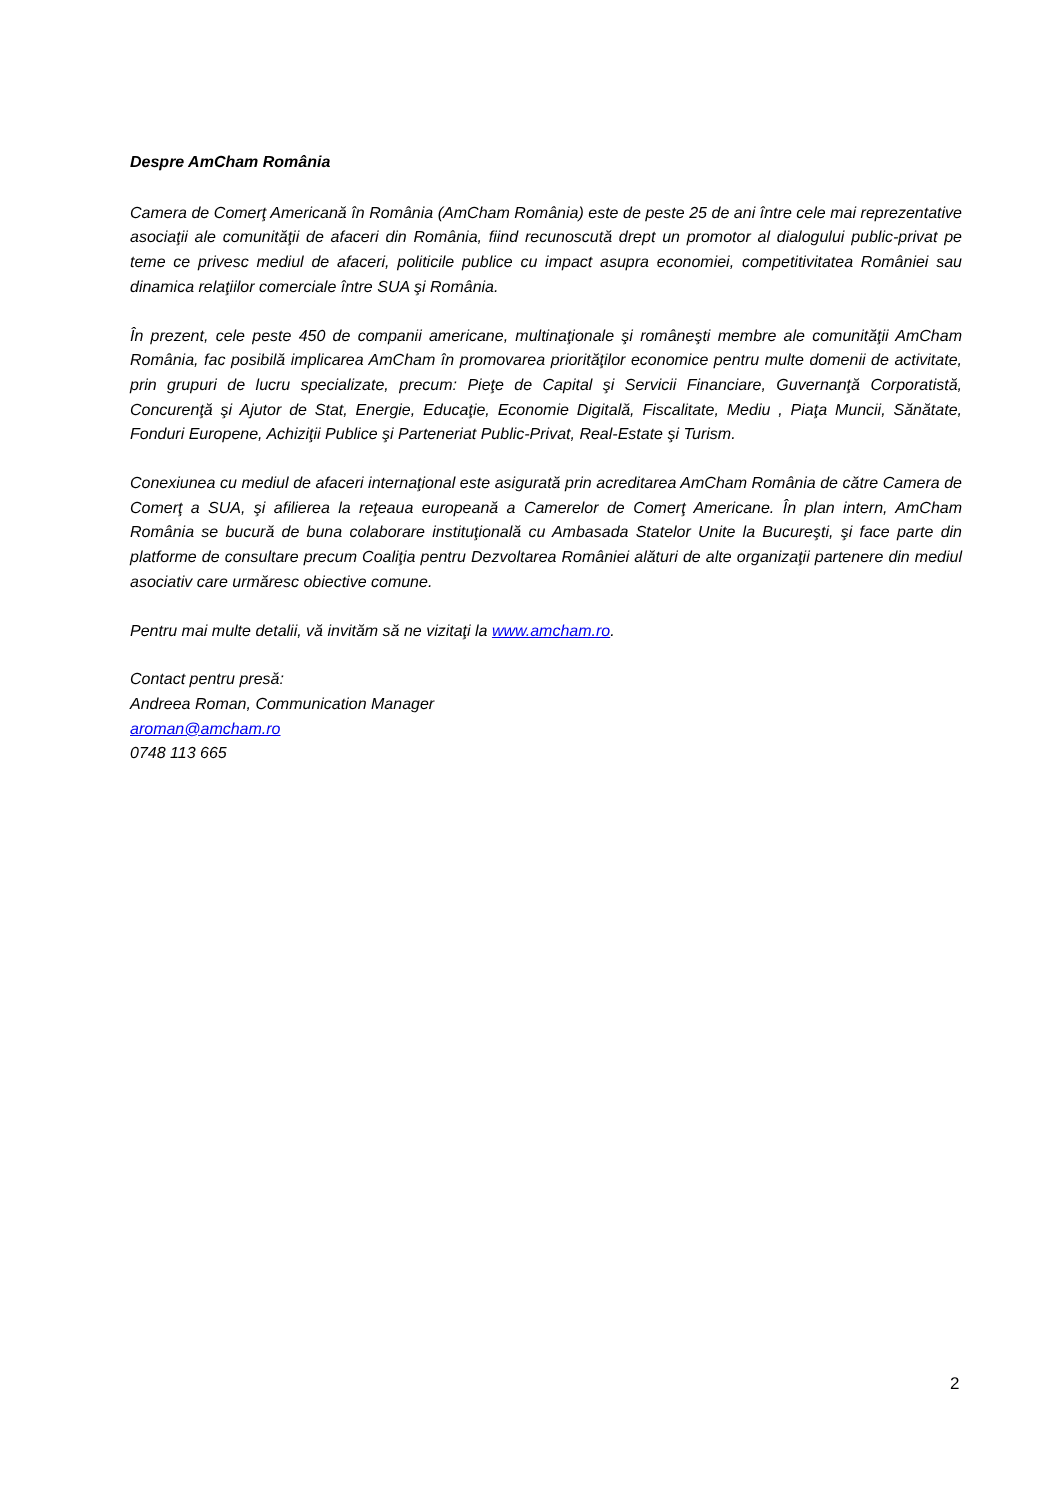Despre AmCham România
Camera de Comerţ Americană în România (AmCham România) este de peste 25 de ani între cele mai reprezentative asociaţii ale comunităţii de afaceri din România, fiind recunoscută drept un promotor al dialogului public-privat pe teme ce privesc mediul de afaceri, politicile publice cu impact asupra economiei, competitivitatea României sau dinamica relaţiilor comerciale între SUA şi România.
În prezent, cele peste 450 de companii americane, multinaţionale şi româneşti membre ale comunităţii AmCham România, fac posibilă implicarea AmCham în promovarea priorităţilor economice pentru multe domenii de activitate, prin grupuri de lucru specializate, precum: Pieţe de Capital şi Servicii Financiare, Guvernanţă Corporatistă, Concurenţă şi Ajutor de Stat, Energie, Educaţie, Economie Digitală, Fiscalitate, Mediu , Piaţa Muncii, Sănătate, Fonduri Europene, Achiziţii Publice şi Parteneriat Public-Privat, Real-Estate şi Turism.
Conexiunea cu mediul de afaceri internaţional este asigurată prin acreditarea AmCham România de către Camera de Comerţ a SUA, şi afilierea la reţeaua europeană a Camerelor de Comerţ Americane. În plan intern, AmCham România se bucură de buna colaborare instituţională cu Ambasada Statelor Unite la Bucureşti, şi face parte din platforme de consultare precum Coaliţia pentru Dezvoltarea României alături de alte organizaţii partenere din mediul asociativ care urmăresc obiective comune.
Pentru mai multe detalii, vă invităm să ne vizitaţi la www.amcham.ro.
Contact pentru presă:
Andreea Roman, Communication Manager
aroman@amcham.ro
0748 113 665
2